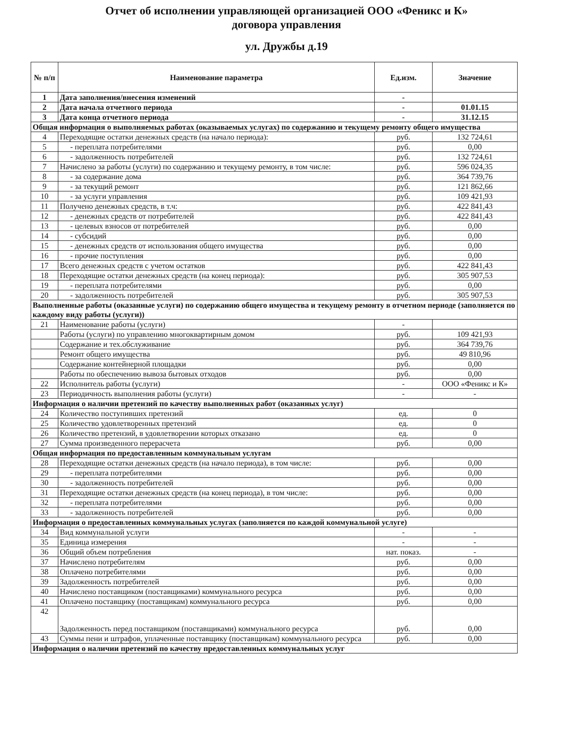Отчет об исполнении управляющей организацией ООО «Феникс и К»
договора управления
ул. Дружбы д.19
| № п/п | Наименование параметра | Ед.изм. | Значение |
| --- | --- | --- | --- |
| 1 | Дата заполнения/внесения изменений | - | |
| 2 | Дата начала отчетного периода | - | 01.01.15 |
| 3 | Дата конца отчетного периода | - | 31.12.15 |
| Общая информация о выполняемых работах (оказываемых услугах) по содержанию и текущему ремонту общего имущества | | | |
| 4 | Переходящие остатки денежных средств (на начало периода): | руб. | 132 724,61 |
| 5 | - переплата потребителями | руб. | 0,00 |
| 6 | - задолженность потребителей | руб. | 132 724,61 |
| 7 | Начислено за работы (услуги) по содержанию и текущему ремонту, в том числе: | руб. | 596 024,35 |
| 8 | - за содержание дома | руб. | 364 739,76 |
| 9 | - за текущий ремонт | руб. | 121 862,66 |
| 10 | - за услуги управления | руб. | 109 421,93 |
| 11 | Получено денежных средств, в т.ч: | руб. | 422 841,43 |
| 12 | - денежных средств от потребителей | руб. | 422 841,43 |
| 13 | - целевых взносов от потребителей | руб. | 0,00 |
| 14 | - субсидий | руб. | 0,00 |
| 15 | - денежных средств от использования общего имущества | руб. | 0,00 |
| 16 | - прочие поступления | руб. | 0,00 |
| 17 | Всего денежных средств с учетом остатков | руб. | 422 841,43 |
| 18 | Переходящие остатки денежных средств (на конец периода): | руб. | 305 907,53 |
| 19 | - переплата потребителями | руб. | 0,00 |
| 20 | - задолженность потребителей | руб. | 305 907,53 |
| Выполненные работы (оказанные услуги) по содержанию общего имущества и текущему ремонту в отчетном периоде (заполняется по каждому виду работы (услуги)) | | | |
| 21 | Наименование работы (услуги) | - | |
| | Работы (услуги) по управлению многоквартирным домом | руб. | 109 421,93 |
| | Содержание и тех.обслуживание | руб. | 364 739,76 |
| | Ремонт общего имущества | руб. | 49 810,96 |
| | Содержание контейнерной площадки | руб. | 0,00 |
| | Работы по обеспечению вывоза бытовых отходов | руб. | 0,00 |
| 22 | Исполнитель работы (услуги) | - | ООО «Феникс и К» |
| 23 | Периодичность выполнения работы (услуги) | - | - |
| Информация о наличии претензий по качеству выполненных работ (оказанных услуг) | | | |
| 24 | Количество поступивших претензий | ед. | 0 |
| 25 | Количество удовлетворенных претензий | ед. | 0 |
| 26 | Количество претензий, в удовлетворении которых отказано | ед. | 0 |
| 27 | Сумма произведенного перерасчета | руб. | 0,00 |
| Общая информация по предоставленным коммунальным услугам | | | |
| 28 | Переходящие остатки денежных средств (на начало периода), в том числе: | руб. | 0,00 |
| 29 | - переплата потребителями | руб. | 0,00 |
| 30 | - задолженность потребителей | руб. | 0,00 |
| 31 | Переходящие остатки денежных средств (на конец периода), в том числе: | руб. | 0,00 |
| 32 | - переплата потребителями | руб. | 0,00 |
| 33 | - задолженность потребителей | руб. | 0,00 |
| Информация о предоставленных коммунальных услугах (заполняется по каждой коммунальной услуге) | | | |
| 34 | Вид коммунальной услуги | - | - |
| 35 | Единица измерения | - | - |
| 36 | Общий объем потребления | нат. показ. | - |
| 37 | Начислено потребителям | руб. | 0,00 |
| 38 | Оплачено потребителями | руб. | 0,00 |
| 39 | Задолженность потребителей | руб. | 0,00 |
| 40 | Начислено поставщиком (поставщиками) коммунального ресурса | руб. | 0,00 |
| 41 | Оплачено поставщику (поставщикам) коммунального ресурса | руб. | 0,00 |
| 42 | Задолженность перед поставщиком (поставщиками) коммунального ресурса | руб. | 0,00 |
| 43 | Суммы пени и штрафов, уплаченные поставщику (поставщикам) коммунального ресурса | руб. | 0,00 |
| Информация о наличии претензий по качеству предоставленных коммунальных услуг | | | |